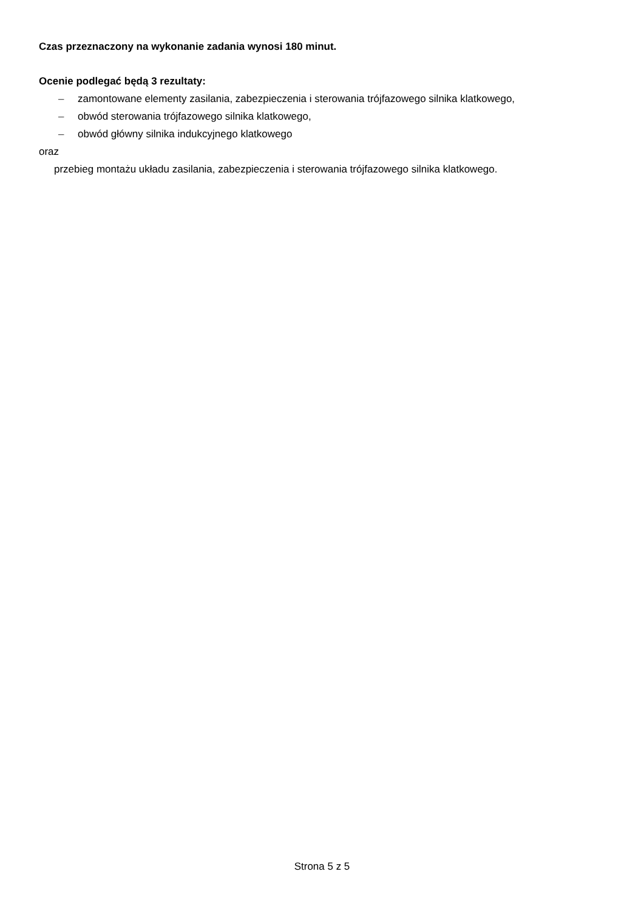Czas przeznaczony na wykonanie zadania wynosi 180 minut.
Ocenie podlegać będą 3 rezultaty:
– zamontowane elementy zasilania, zabezpieczenia i sterowania trójfazowego silnika klatkowego,
– obwód sterowania trójfazowego silnika klatkowego,
– obwód główny silnika indukcyjnego klatkowego
oraz
przebieg montażu układu zasilania, zabezpieczenia i sterowania trójfazowego silnika klatkowego.
Strona 5 z 5